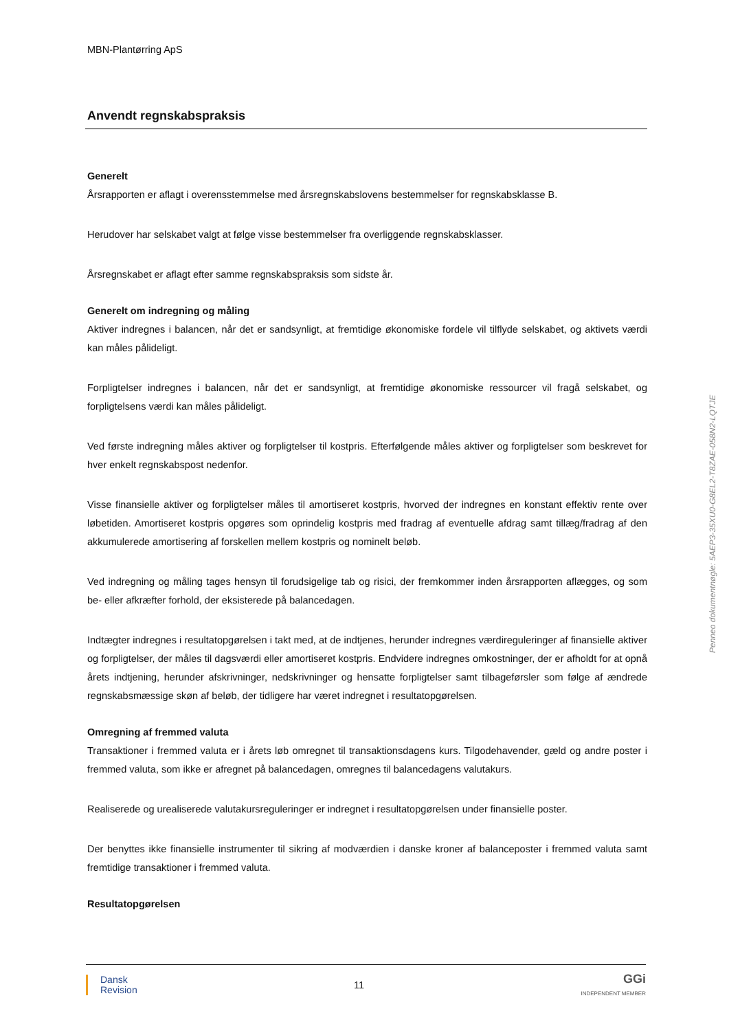MBN-Plantørring ApS
Anvendt regnskabspraksis
Generelt
Årsrapporten er aflagt i overensstemmelse med årsregnskabslovens bestemmelser for regnskabsklasse B.
Herudover har selskabet valgt at følge visse bestemmelser fra overliggende regnskabsklasser.
Årsregnskabet er aflagt efter samme regnskabspraksis som sidste år.
Generelt om indregning og måling
Aktiver indregnes i balancen, når det er sandsynligt, at fremtidige økonomiske fordele vil tilflyde selskabet, og aktivets værdi kan måles pålideligt.
Forpligtelser indregnes i balancen, når det er sandsynligt, at fremtidige økonomiske ressourcer vil fragå selskabet, og forpligtelsens værdi kan måles pålideligt.
Ved første indregning måles aktiver og forpligtelser til kostpris. Efterfølgende måles aktiver og forpligtelser som beskrevet for hver enkelt regnskabspost nedenfor.
Visse finansielle aktiver og forpligtelser måles til amortiseret kostpris, hvorved der indregnes en konstant effektiv rente over løbetiden. Amortiseret kostpris opgøres som oprindelig kostpris med fradrag af eventuelle afdrag samt tillæg/fradrag af den akkumulerede amortisering af forskellen mellem kostpris og nominelt beløb.
Ved indregning og måling tages hensyn til forudsigelige tab og risici, der fremkommer inden årsrapporten aflægges, og som be- eller afkræfter forhold, der eksisterede på balancedagen.
Indtægter indregnes i resultatopgørelsen i takt med, at de indtjenes, herunder indregnes værdireguleringer af finansielle aktiver og forpligtelser, der måles til dagsværdi eller amortiseret kostpris. Endvidere indregnes omkostninger, der er afholdt for at opnå årets indtjening, herunder afskrivninger, nedskrivninger og hensatte forpligtelser samt tilbageførsler som følge af ændrede regnskabsmæssige skøn af beløb, der tidligere har været indregnet i resultatopgørelsen.
Omregning af fremmed valuta
Transaktioner i fremmed valuta er i årets løb omregnet til transaktionsdagens kurs. Tilgodehavender, gæld og andre poster i fremmed valuta, som ikke er afregnet på balancedagen, omregnes til balancedagens valutakurs.
Realiserede og urealiserede valutakursreguleringer er indregnet i resultatopgørelsen under finansielle poster.
Der benyttes ikke finansielle instrumenter til sikring af modværdien i danske kroner af balanceposter i fremmed valuta samt fremtidige transaktioner i fremmed valuta.
Resultatopgørelsen
Dansk
Revision
11
GGi
INDEPENDENT MEMBER
Penneo dokumentnøgle: 5AEP3-35XU0-G8EL2-T8ZAE-058N2-LQTJE